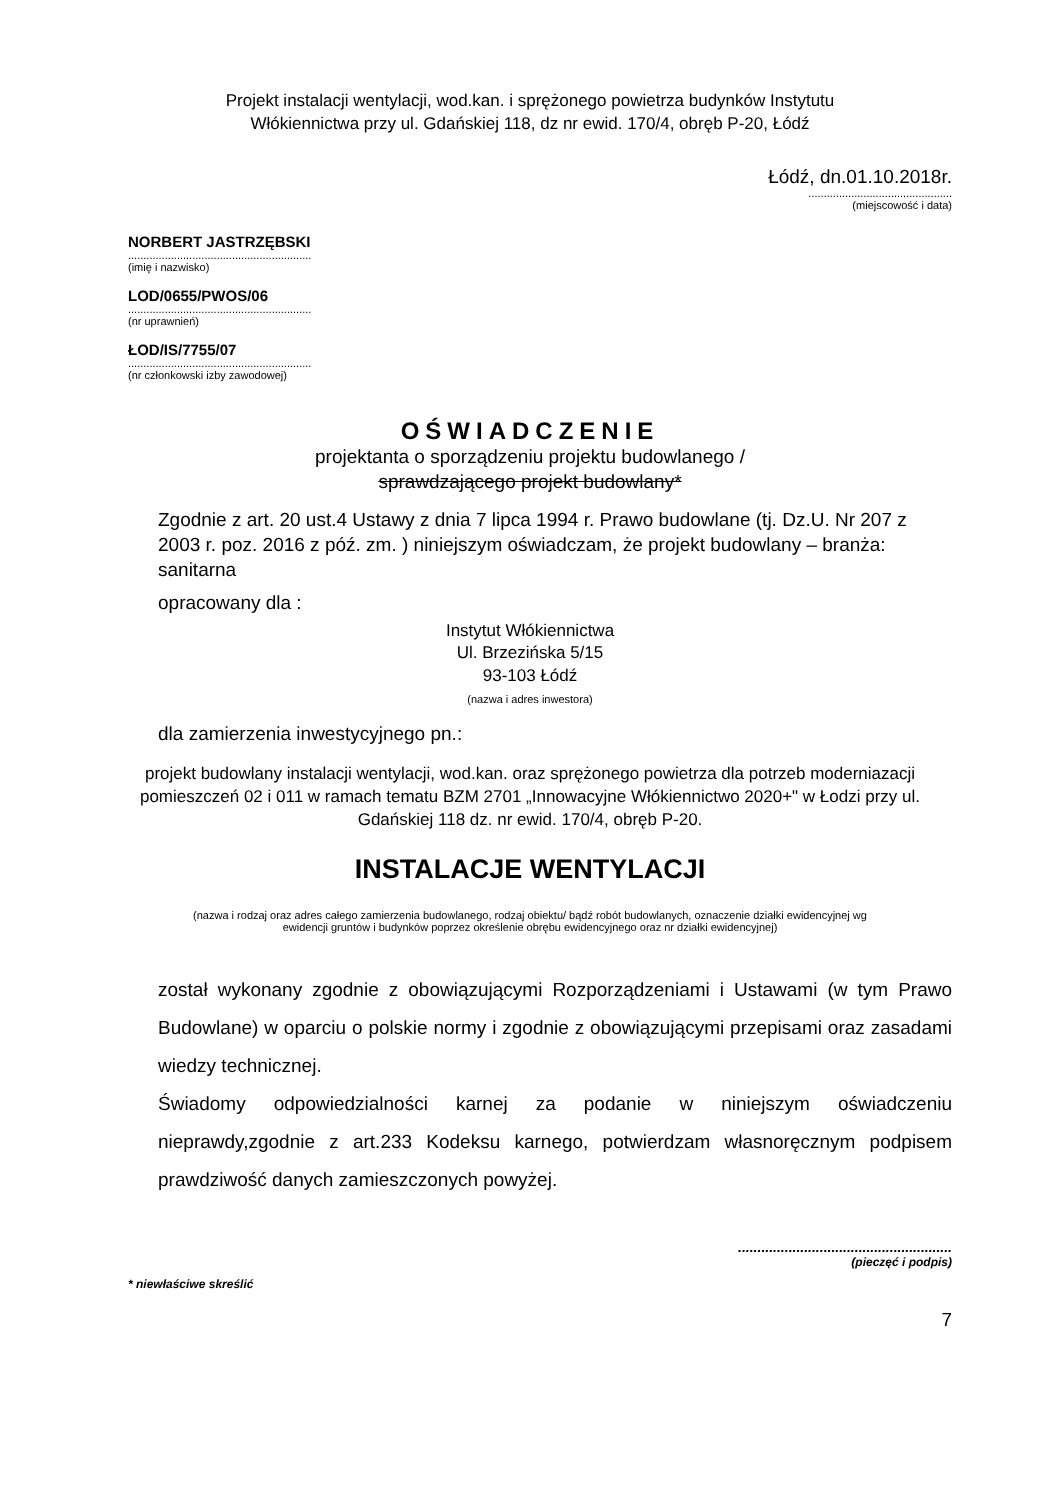Projekt instalacji wentylacji, wod.kan. i sprężonego powietrza budynków Instytutu
Włókiennictwa przy ul. Gdańskiej 118, dz nr ewid. 170/4, obręb P-20, Łódź
Łódź, dn.01.10.2018r.
...............................................
(miejscowość i data)
NORBERT JASTRZĘBSKI
............................................................
(imię i nazwisko)
LOD/0655/PWOS/06
............................................................
(nr uprawnień)
ŁOD/IS/7755/07
............................................................
(nr członkowski izby zawodowej)
OŚWIADCZENIE
projektanta o sporządzeniu projektu budowlanego /
sprawdzającego projekt budowlany*
Zgodnie z art. 20 ust.4 Ustawy z dnia 7 lipca 1994 r. Prawo budowlane (tj. Dz.U. Nr 207 z 2003 r. poz. 2016 z póź. zm. ) niniejszym oświadczam, że projekt budowlany – branża: sanitarna
opracowany dla :
Instytut Włókiennictwa
Ul. Brzezińska 5/15
93-103 Łódź
(nazwa i adres inwestora)
dla zamierzenia inwestycyjnego pn.:
projekt budowlany instalacji wentylacji, wod.kan. oraz sprężonego powietrza dla potrzeb moderniazacji pomieszczeń 02 i 011 w ramach tematu BZM 2701 „Innowacyjne Włókiennictwo 2020+" w Łodzi przy ul. Gdańskiej 118 dz. nr ewid. 170/4, obręb P-20.
INSTALACJE WENTYLACJI
(nazwa i rodzaj oraz adres całego zamierzenia budowlanego, rodzaj obiektu/ bądź robót budowlanych, oznaczenie działki ewidencyjnej wg ewidencji gruntów i budynków poprzez określenie obrębu ewidencyjnego oraz nr działki ewidencyjnej)
został wykonany zgodnie z obowiązującymi Rozporządzeniami i Ustawami (w tym Prawo Budowlane) w oparciu o polskie normy i zgodnie z obowiązującymi przepisami oraz zasadami wiedzy technicznej.
Świadomy odpowiedzialności karnej za podanie w niniejszym oświadczeniu nieprawdy,zgodnie z art.233 Kodeksu karnego, potwierdzam własnoręcznym podpisem prawdziwość danych zamieszczonych powyżej.
.......................................................
(pieczęć i podpis)
* niewłaściwe skreślić
7